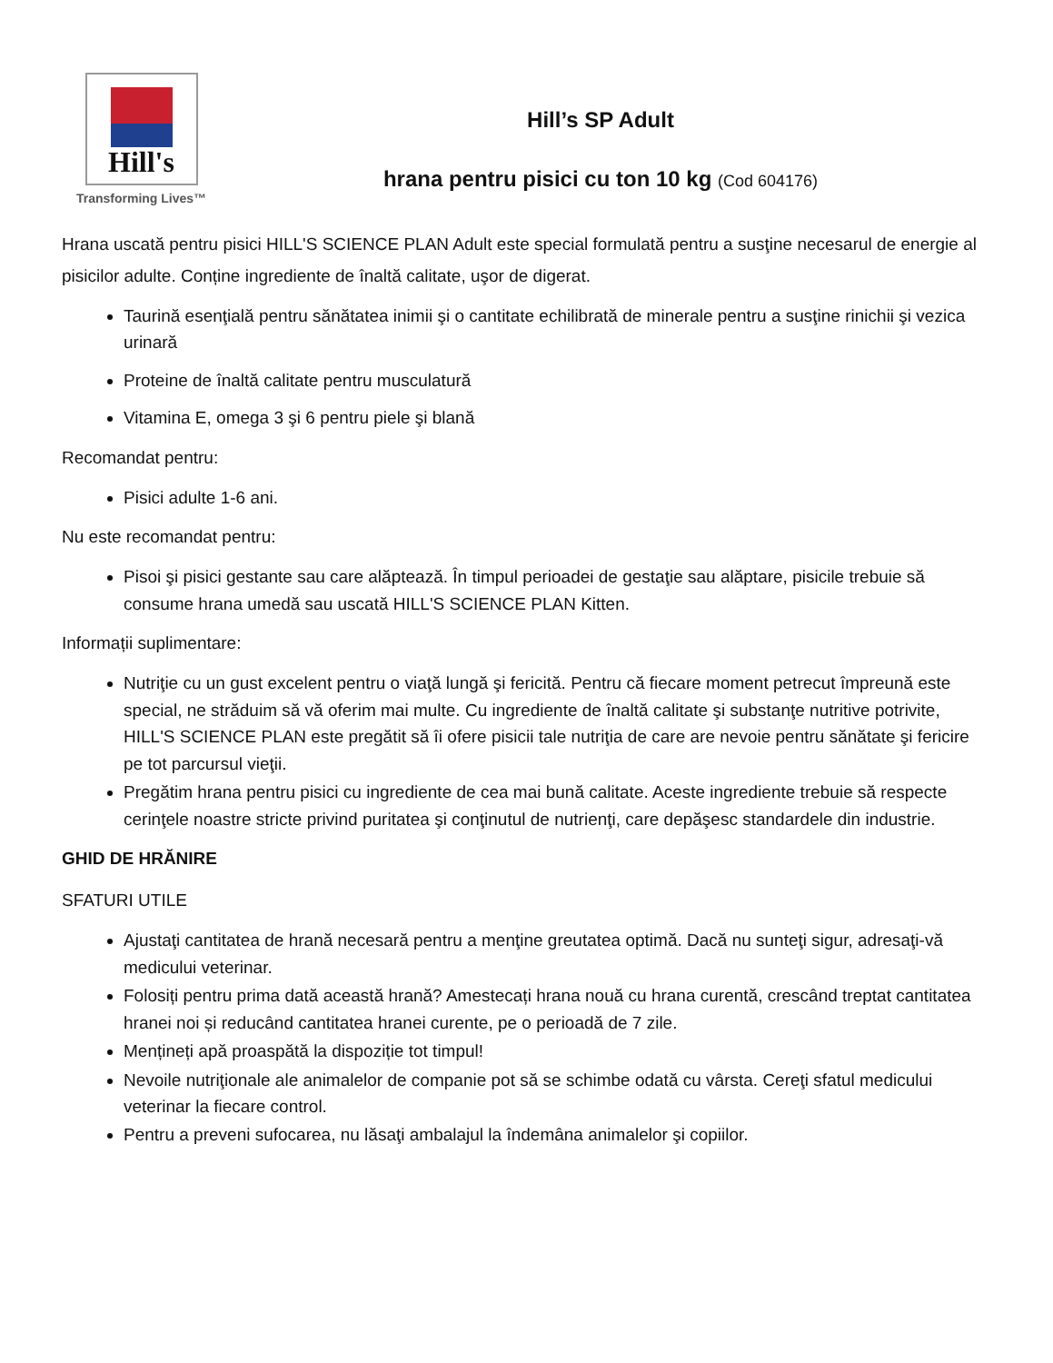Hill's
Transforming Lives™
Hill’s SP Adult
hrana pentru pisici cu ton 10 kg (Cod 604176)
Hrana uscată pentru pisici HILL'S SCIENCE PLAN Adult este special formulată pentru a susţine necesarul de energie al pisicilor adulte. Conține ingrediente de înaltă calitate, uşor de digerat.
Taurină esenţială pentru sănătatea inimii şi o cantitate echilibrată de minerale pentru a susţine rinichii şi vezica urinară
Proteine de înaltă calitate pentru musculatură
Vitamina E, omega 3 şi 6 pentru piele şi blană
Recomandat pentru:
Pisici adulte 1-6 ani.
Nu este recomandat pentru:
Pisoi şi pisici gestante sau care alăptează. În timpul perioadei de gestaţie sau alăptare, pisicile trebuie să consume hrana umedă sau uscată HILL'S SCIENCE PLAN Kitten.
Informații suplimentare:
Nutriţie cu un gust excelent pentru o viaţă lungă şi fericită. Pentru că fiecare moment petrecut împreună este special, ne străduim să vă oferim mai multe. Cu ingrediente de înaltă calitate şi substanţe nutritive potrivite, HILL'S SCIENCE PLAN este pregătit să îi ofere pisicii tale nutriţia de care are nevoie pentru sănătate şi fericire pe tot parcursul vieţii.
Pregătim hrana pentru pisici cu ingrediente de cea mai bună calitate. Aceste ingrediente trebuie să respecte cerinţele noastre stricte privind puritatea şi conţinutul de nutrienţi, care depăşesc standardele din industrie.
GHID DE HRĂNIRE
SFATURI UTILE
Ajustaţi cantitatea de hrană necesară pentru a menţine greutatea optimă. Dacă nu sunteţi sigur, adresaţi-vă medicului veterinar.
Folosiți pentru prima dată această hrană? Amestecați hrana nouă cu hrana curentă, crescând treptat cantitatea hranei noi și reducând cantitatea hranei curente, pe o perioadă de 7 zile.
Mențineți apă proaspătă la dispoziție tot timpul!
Nevoile nutriţionale ale animalelor de companie pot să se schimbe odată cu vârsta. Cereţi sfatul medicului veterinar la fiecare control.
Pentru a preveni sufocarea, nu lăsaţi ambalajul la îndemâna animalelor şi copiilor.